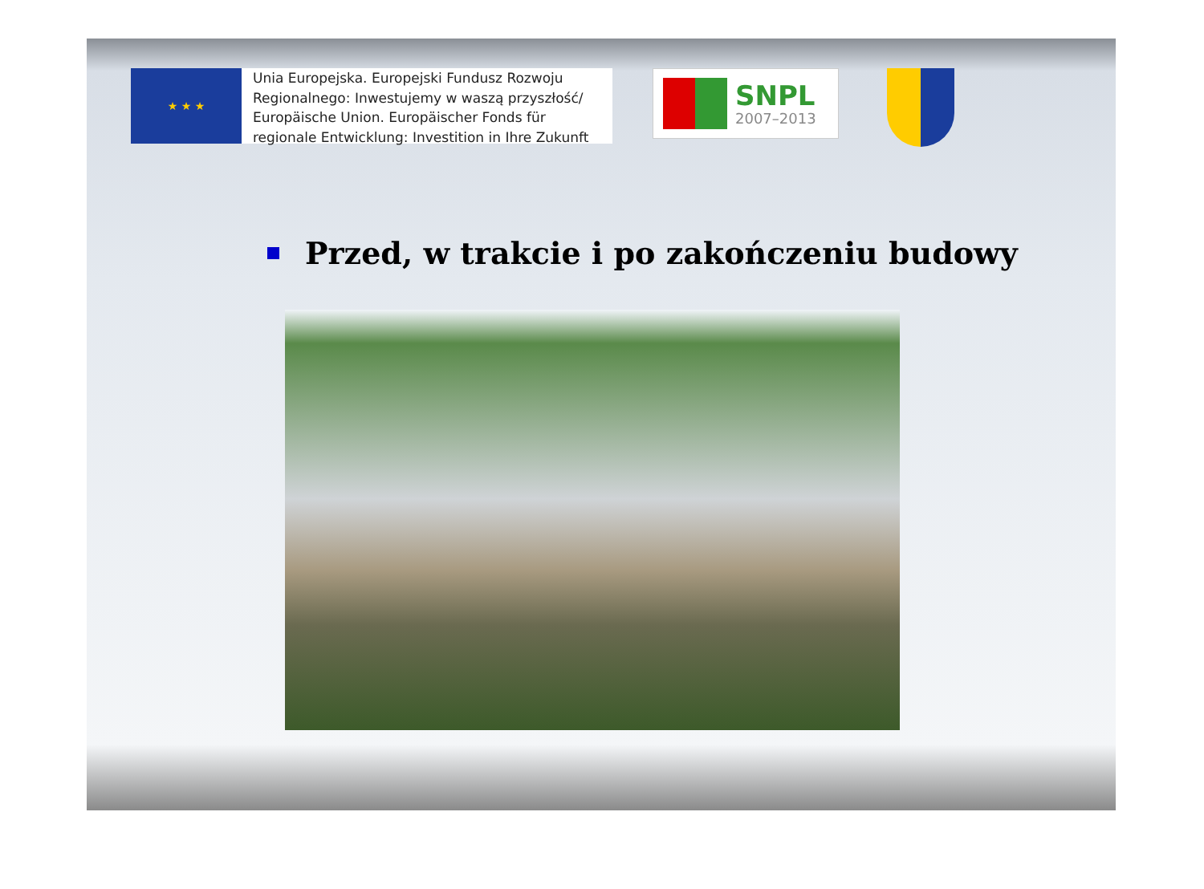★ ★ ★
Unia Europejska. Europejski Fundusz Rozwoju Regionalnego: Inwestujemy w waszą przyszłość/ Europäische Union. Europäischer Fonds für regionale Entwicklung: Investition in Ihre Zukunft
SNPL
2007–2013
Przed, w trakcie i po zakończeniu budowy